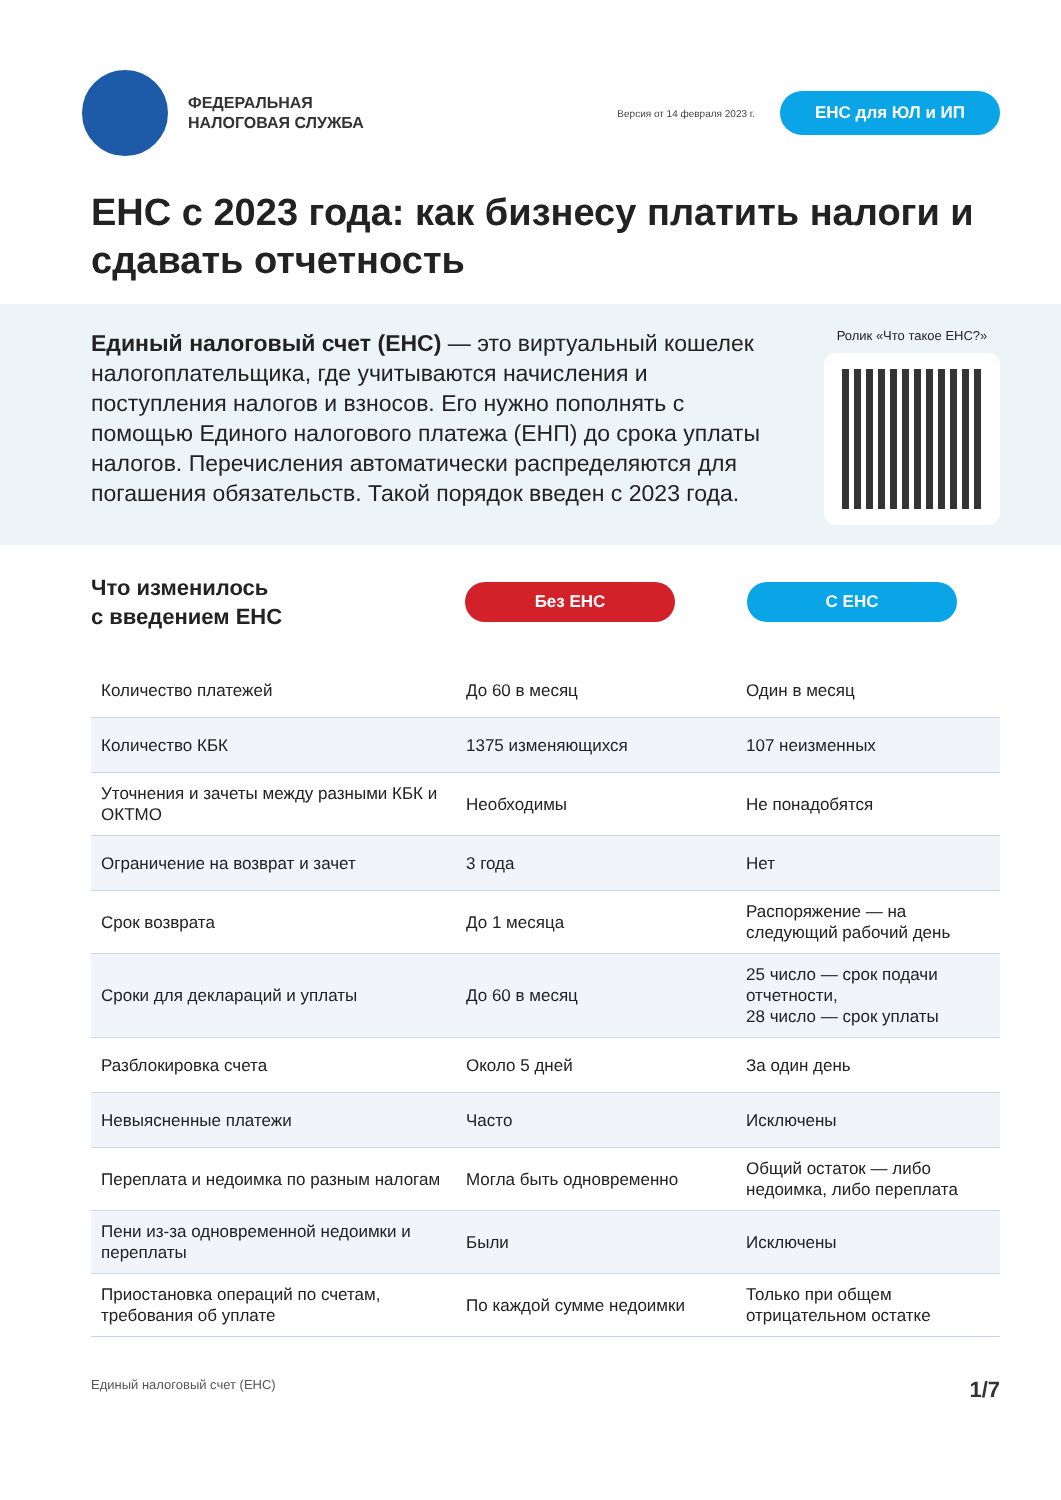ФЕДЕРАЛЬНАЯ
НАЛОГОВАЯ СЛУЖБА
Версия от 14 февраля 2023 г.
ЕНС для ЮЛ и ИП
ЕНС с 2023 года: как бизнесу платить налоги и сдавать отчетность
Единый налоговый счет (ЕНС) — это виртуальный кошелек налогоплательщика, где учитываются начисления и поступления налогов и взносов. Его нужно пополнять с помощью Единого налогового платежа (ЕНП) до срока уплаты налогов. Перечисления автоматически распределяются для погашения обязательств. Такой порядок введен с 2023 года.
Ролик «Что такое ЕНС?»
Что изменилось
с введением ЕНС
Без ЕНС С ЕНС
| Количество платежей | До 60 в месяц | Один в месяц |
| Количество КБК | 1375 изменяющихся | 107 неизменных |
| Уточнения и зачеты между разными КБК и ОКТМО | Необходимы | Не понадобятся |
| Ограничение на возврат и зачет | 3 года | Нет |
| Срок возврата | До 1 месяца | Распоряжение — на следующий рабочий день |
| Сроки для деклараций и уплаты | До 60 в месяц | 25 число — срок подачи отчетности, 28 число — срок уплаты |
| Разблокировка счета | Около 5 дней | За один день |
| Невыясненные платежи | Часто | Исключены |
| Переплата и недоимка по разным налогам | Могла быть одновременно | Общий остаток — либо недоимка, либо переплата |
| Пени из-за одновременной недоимки и переплаты | Были | Исключены |
| Приостановка операций по счетам, требования об уплате | По каждой сумме недоимки | Только при общем отрицательном остатке |
Единый налоговый счет (ЕНС) 1/7